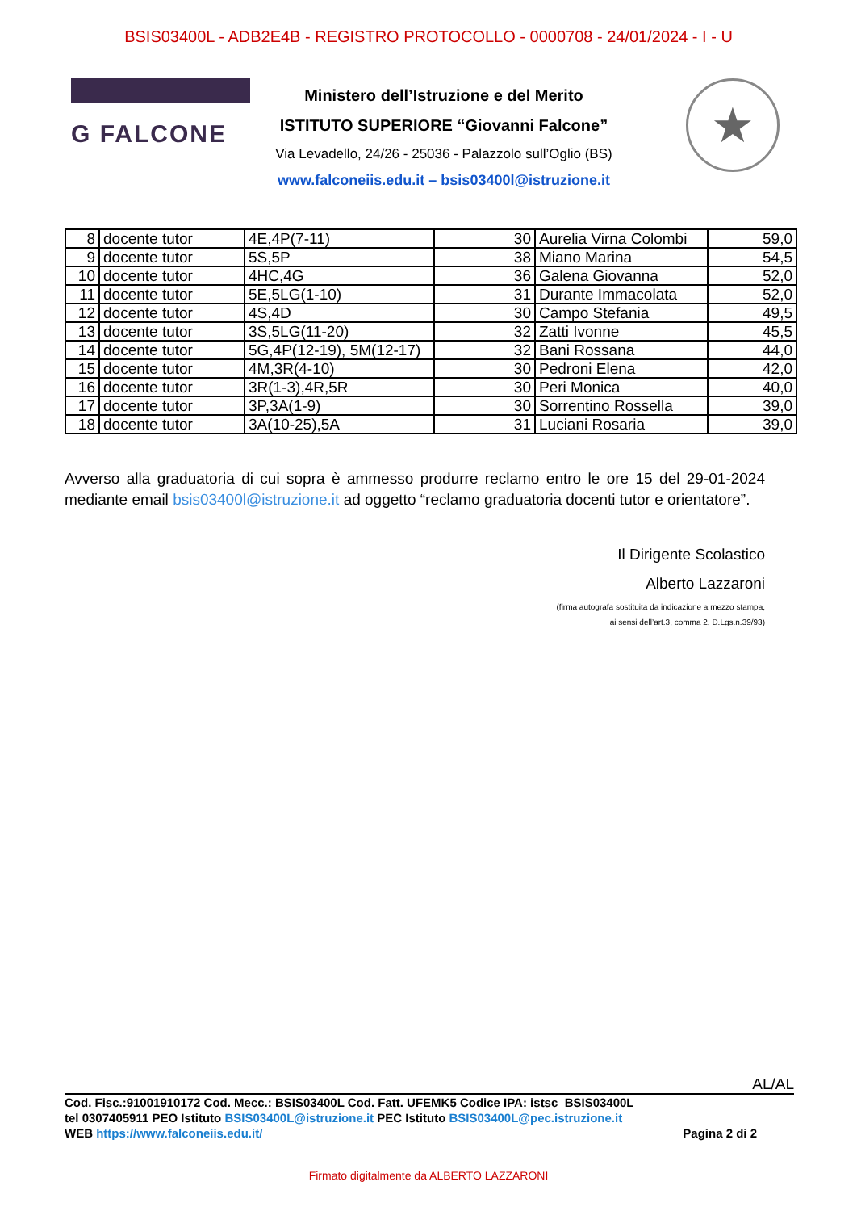BSIS03400L - ADB2E4B - REGISTRO PROTOCOLLO - 0000708 - 24/01/2024 - I - U
G FALCONE
Ministero dell’Istruzione e del Merito
ISTITUTO SUPERIORE “Giovanni Falcone”
Via Levadello, 24/26 - 25036 - Palazzolo sull’Oglio (BS)
www.falconeiis.edu.it – bsis03400l@istruzione.it
★
| 8 | docente tutor | 4E,4P(7-11) | 30 | Aurelia Virna Colombi | 59,0 |
| 9 | docente tutor | 5S,5P | 38 | Miano Marina | 54,5 |
| 10 | docente tutor | 4HC,4G | 36 | Galena Giovanna | 52,0 |
| 11 | docente tutor | 5E,5LG(1-10) | 31 | Durante Immacolata | 52,0 |
| 12 | docente tutor | 4S,4D | 30 | Campo Stefania | 49,5 |
| 13 | docente tutor | 3S,5LG(11-20) | 32 | Zatti Ivonne | 45,5 |
| 14 | docente tutor | 5G,4P(12-19), 5M(12-17) | 32 | Bani Rossana | 44,0 |
| 15 | docente tutor | 4M,3R(4-10) | 30 | Pedroni Elena | 42,0 |
| 16 | docente tutor | 3R(1-3),4R,5R | 30 | Peri Monica | 40,0 |
| 17 | docente tutor | 3P,3A(1-9) | 30 | Sorrentino Rossella | 39,0 |
| 18 | docente tutor | 3A(10-25),5A | 31 | Luciani Rosaria | 39,0 |
Avverso alla graduatoria di cui sopra è ammesso produrre reclamo entro le ore 15 del 29-01-2024 mediante email bsis03400l@istruzione.it ad oggetto “reclamo graduatoria docenti tutor e orientatore”.
Il Dirigente Scolastico
Alberto Lazzaroni
(firma autografa sostituita da indicazione a mezzo stampa,
ai sensi dell’art.3, comma 2, D.Lgs.n.39/93)
AL/AL
Cod. Fisc.:91001910172 Cod. Mecc.: BSIS03400L Cod. Fatt. UFEMK5 Codice IPA: istsc_BSIS03400L
tel 0307405911 PEO Istituto BSIS03400L@istruzione.it PEC Istituto BSIS03400L@pec.istruzione.it
WEB https://www.falconeiis.edu.it/ Pagina 2 di 2
Firmato digitalmente da ALBERTO LAZZARONI